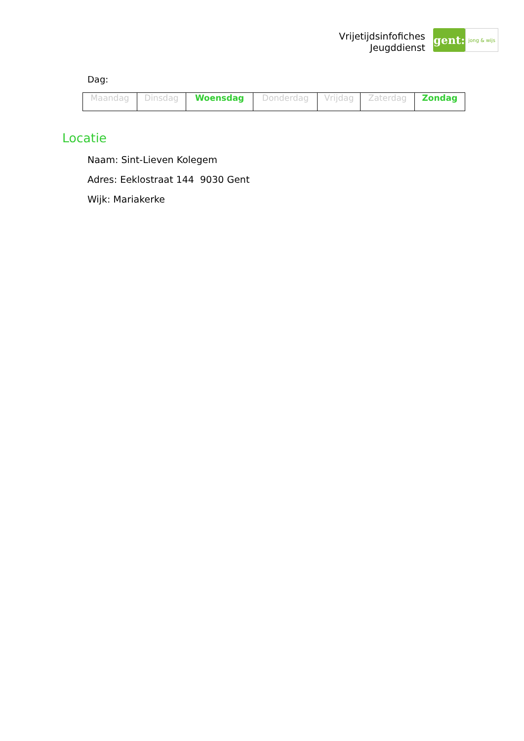Vrijetijdsinfofiches
Jeugddienst
gent:
jong & wijs
Dag:
| Maandag | Dinsdag | Woensdag | Donderdag | Vrijdag | Zaterdag | Zondag |
Locatie
Naam: Sint-Lieven Kolegem
Adres: Eeklostraat 144 9030 Gent
Wijk: Mariakerke